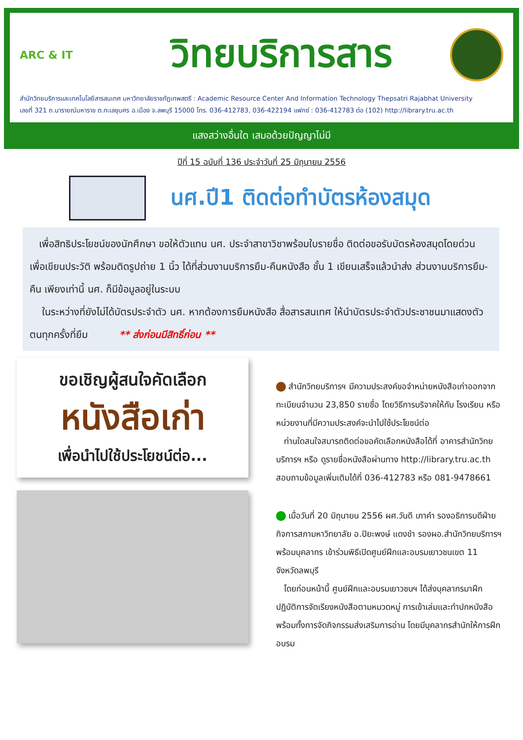ARC & IT
วิทยบริการสาร
สำนักวิทยบริการและเทคโนโลยีสารสนเทศ มหาวิทยาลัยราชภัฏเทพสตรี : Academic Resource Center And Information Technology Thepsatri Rajabhat University
เลขที่ 321 ถ.นารายณ์มหาราช ต.ทะเลชุบศร อ.เมือง จ.ลพบุรี 15000 โทร. 036-412783, 036-422194 แฟกซ์ : 036-412783 ต่อ (102) http://library.tru.ac.th
แสงสว่างอื่นใด เสมอด้วยปัญญาไม่มี
ปีที่ 15 ฉบับที่ 136 ประจำวันที่ 25 มิถุนายน 2556
นศ.ปี1 ติดต่อทำบัตรห้องสมุด
เพื่อสิทธิประโยชน์ของนักศึกษา ขอให้ตัวแทน นศ. ประจำสาขาวิชาพร้อมใบรายชื่อ ติดต่อขอรับบัตรห้องสมุดโดยด่วน เพื่อเขียนประวัติ พร้อมติดรูปถ่าย 1 นิ้ว ได้ที่ส่วนงานบริการยืม-คืนหนังสือ ชั้น 1 เขียนเสร็จแล้วนำส่ง ส่วนงานบริการยืม-คืน เพียงเท่านี้ นศ. ก็มีข้อมูลอยู่ในระบบ
ในระหว่างที่ยังไม่ได้บัตรประจำตัว นศ. หากต้องการยืมหนังสือ สื่อสารสนเทศ ให้นำบัตรประจำตัวประชาชนมาแสดงตัวตนทุกครั้งที่ยืม ** ส่งก่อนมีสิทธิ์ก่อน **
ขอเชิญผู้สนใจคัดเลือก
หนังสือเก่า
เพื่อนำไปใช้ประโยชน์ต่อ...
สำนักวิทยบริการฯ มีความประสงค์ขอจำหน่ายหนังสือเก่าออกจากทะเบียนจำนวน 23,850 รายชื่อ โดยวิธีการบริจาคให้กับ โรงเรียน หรือ หน่วยงานที่มีความประสงค์จะนำไปใช้ประโยชน์ต่อ
ท่านใดสนใจสมารถติดต่อขอคัดเลือกหนังสือได้ที่ อาคารสำนักวิทยบริการฯ หรือ ดูรายชื่อหนังสือผ่านทาง http://library.tru.ac.th สอบถามข้อมูลเพิ่มเติมได้ที่ 036-412783 หรือ 081-9478661
เมื่อวันที่ 20 มิถุนายน 2556 ผศ.วันดี เภาคำ รองอธิการบดีฝ่ายกิจการสภามหาวิทยาลัย อ.ปิยะพงษ์ แดงขำ รองผอ.สำนักวิทยบริการฯ พร้อมบุคลากร เข้าร่วมพิธีเปิดศูนย์ฝึกและอบรมเยาวชนเขต 11 จังหวัดลพบุรี
โดยก่อนหน้านี้ ศูนย์ฝึกและอบรมเยาวชนฯ ได้ส่งบุคลากรมาฝึกปฏิบัติการจัดเรียงหนังสือตามหมวดหมู่ การเข้าเล่มและทำปกหนังสือ พร้อมทั้งการจัดกิจกรรมส่งเสริมการอ่าน โดยมีบุคลากรสำนักให้การฝึกอบรม